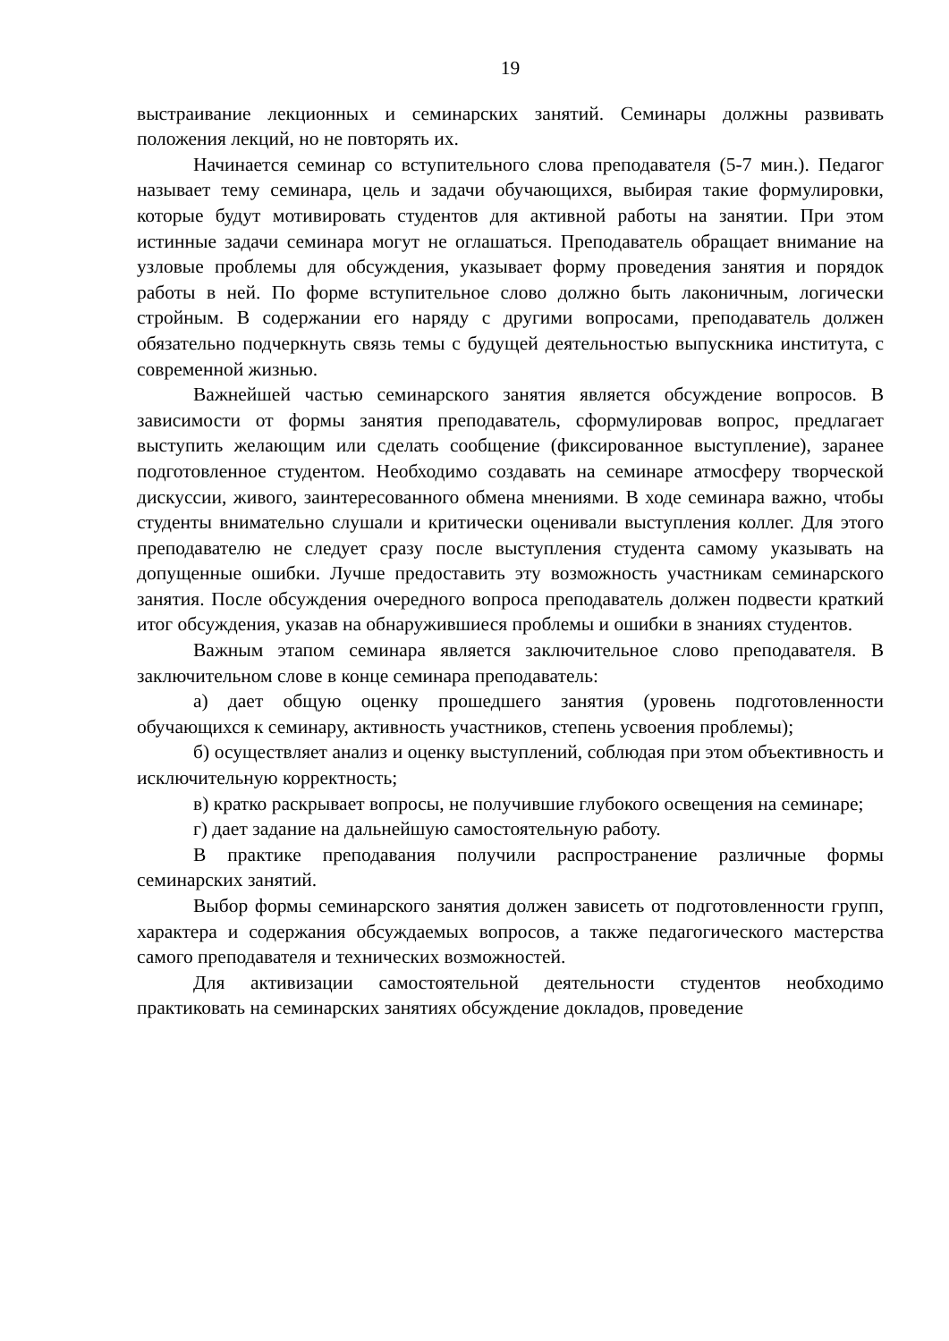19
выстраивание лекционных и семинарских занятий. Семинары должны развивать положения лекций, но не повторять их.
Начинается семинар со вступительного слова преподавателя (5-7 мин.). Педагог называет тему семинара, цель и задачи обучающихся, выбирая такие формулировки, которые будут мотивировать студентов для активной работы на занятии. При этом истинные задачи семинара могут не оглашаться. Преподаватель обращает внимание на узловые проблемы для обсуждения, указывает форму проведения занятия и порядок работы в ней. По форме вступительное слово должно быть лаконичным, логически стройным. В содержании его наряду с другими вопросами, преподаватель должен обязательно подчеркнуть связь темы с будущей деятельностью выпускника института, с современной жизнью.
Важнейшей частью семинарского занятия является обсуждение вопросов. В зависимости от формы занятия преподаватель, сформулировав вопрос, предлагает выступить желающим или сделать сообщение (фиксированное выступление), заранее подготовленное студентом. Необходимо создавать на семинаре атмосферу творческой дискуссии, живого, заинтересованного обмена мнениями. В ходе семинара важно, чтобы студенты внимательно слушали и критически оценивали выступления коллег. Для этого преподавателю не следует сразу после выступления студента самому указывать на допущенные ошибки. Лучше предоставить эту возможность участникам семинарского занятия. После обсуждения очередного вопроса преподаватель должен подвести краткий итог обсуждения, указав на обнаружившиеся проблемы и ошибки в знаниях студентов.
Важным этапом семинара является заключительное слово преподавателя. В заключительном слове в конце семинара преподаватель:
а) дает общую оценку прошедшего занятия (уровень подготовленности обучающихся к семинару, активность участников, степень усвоения проблемы);
б) осуществляет анализ и оценку выступлений, соблюдая при этом объективность и исключительную корректность;
в) кратко раскрывает вопросы, не получившие глубокого освещения на семинаре;
г) дает задание на дальнейшую самостоятельную работу.
В практике преподавания получили распространение различные формы семинарских занятий.
Выбор формы семинарского занятия должен зависеть от подготовленности групп, характера и содержания обсуждаемых вопросов, а также педагогического мастерства самого преподавателя и технических возможностей.
Для активизации самостоятельной деятельности студентов необходимо практиковать на семинарских занятиях обсуждение докладов, проведение